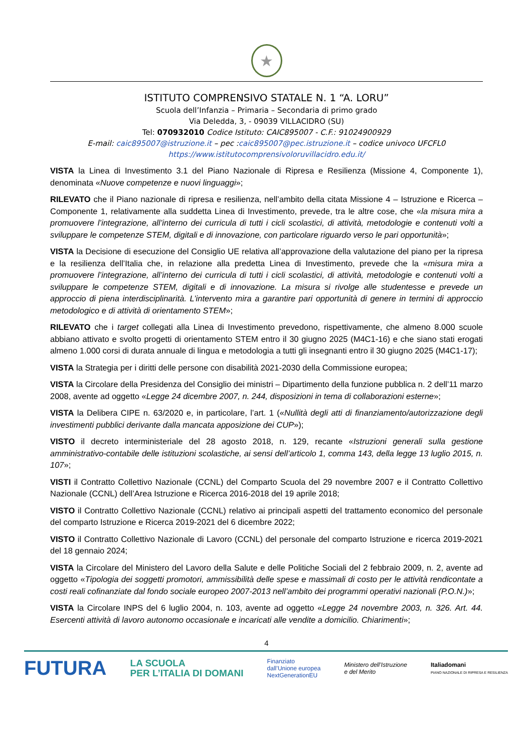★
ISTITUTO COMPRENSIVO STATALE N. 1 “A. LORU”
Scuola dell’Infanzia – Primaria – Secondaria di primo grado
Via Deledda, 3, - 09039 VILLACIDRO (SU)
Tel: 070932010 Codice Istituto: CAIC895007 - C.F.: 91024900929
E-mail: caic895007@istruzione.it – pec :caic895007@pec.istruzione.it – codice univoco UFCFL0
https://www.istitutocomprensivoloruvillacidro.edu.it/
VISTA la Linea di Investimento 3.1 del Piano Nazionale di Ripresa e Resilienza (Missione 4, Componente 1), denominata «Nuove competenze e nuovi linguaggi»;
RILEVATO che il Piano nazionale di ripresa e resilienza, nell’ambito della citata Missione 4 – Istruzione e Ricerca – Componente 1, relativamente alla suddetta Linea di Investimento, prevede, tra le altre cose, che «la misura mira a promuovere l’integrazione, all’interno dei curricula di tutti i cicli scolastici, di attività, metodologie e contenuti volti a sviluppare le competenze STEM, digitali e di innovazione, con particolare riguardo verso le pari opportunità»;
VISTA la Decisione di esecuzione del Consiglio UE relativa all’approvazione della valutazione del piano per la ripresa e la resilienza dell’Italia che, in relazione alla predetta Linea di Investimento, prevede che la «misura mira a promuovere l’integrazione, all’interno dei curricula di tutti i cicli scolastici, di attività, metodologie e contenuti volti a sviluppare le competenze STEM, digitali e di innovazione. La misura si rivolge alle studentesse e prevede un approccio di piena interdisciplinarità. L’intervento mira a garantire pari opportunità di genere in termini di approccio metodologico e di attività di orientamento STEM»;
RILEVATO che i target collegati alla Linea di Investimento prevedono, rispettivamente, che almeno 8.000 scuole abbiano attivato e svolto progetti di orientamento STEM entro il 30 giugno 2025 (M4C1-16) e che siano stati erogati almeno 1.000 corsi di durata annuale di lingua e metodologia a tutti gli insegnanti entro il 30 giugno 2025 (M4C1-17);
VISTA la Strategia per i diritti delle persone con disabilità 2021-2030 della Commissione europea;
VISTA la Circolare della Presidenza del Consiglio dei ministri – Dipartimento della funzione pubblica n. 2 dell’11 marzo 2008, avente ad oggetto «Legge 24 dicembre 2007, n. 244, disposizioni in tema di collaborazioni esterne»;
VISTA la Delibera CIPE n. 63/2020 e, in particolare, l’art. 1 («Nullità degli atti di finanziamento/autorizzazione degli investimenti pubblici derivante dalla mancata apposizione dei CUP»);
VISTO il decreto interministeriale del 28 agosto 2018, n. 129, recante «Istruzioni generali sulla gestione amministrativo-contabile delle istituzioni scolastiche, ai sensi dell’articolo 1, comma 143, della legge 13 luglio 2015, n. 107»;
VISTI il Contratto Collettivo Nazionale (CCNL) del Comparto Scuola del 29 novembre 2007 e il Contratto Collettivo Nazionale (CCNL) dell’Area Istruzione e Ricerca 2016-2018 del 19 aprile 2018;
VISTO il Contratto Collettivo Nazionale (CCNL) relativo ai principali aspetti del trattamento economico del personale del comparto Istruzione e Ricerca 2019-2021 del 6 dicembre 2022;
VISTO il Contratto Collettivo Nazionale di Lavoro (CCNL) del personale del comparto Istruzione e ricerca 2019-2021 del 18 gennaio 2024;
VISTA la Circolare del Ministero del Lavoro della Salute e delle Politiche Sociali del 2 febbraio 2009, n. 2, avente ad oggetto «Tipologia dei soggetti promotori, ammissibilità delle spese e massimali di costo per le attività rendicontate a costi reali cofinanziate dal fondo sociale europeo 2007-2013 nell’ambito dei programmi operativi nazionali (P.O.N.)»;
VISTA la Circolare INPS del 6 luglio 2004, n. 103, avente ad oggetto «Legge 24 novembre 2003, n. 326. Art. 44. Esercenti attività di lavoro autonomo occasionale e incaricati alle vendite a domicilio. Chiarimenti»;
4
FUTURA LA SCUOLA
PER L’ITALIA DI DOMANI Finanziato
dall’Unione europea
NextGenerationEU Ministero dell’Istruzione
e del Merito Italiadomani
PIANO NAZIONALE DI RIPRESA E RESILIENZA